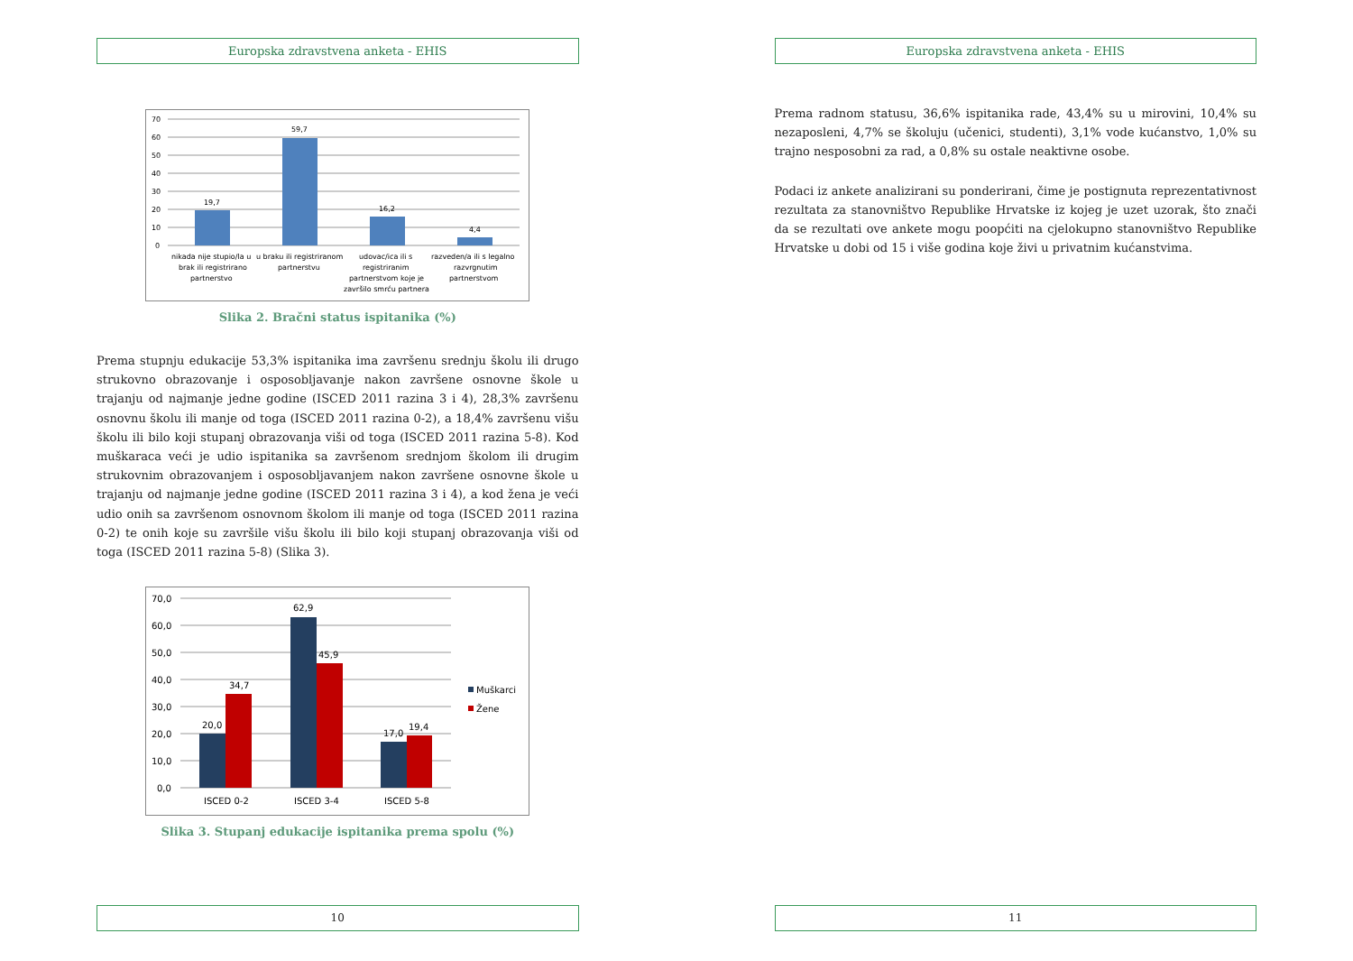Europska zdravstvena anketa - EHIS
70
60
50
40
30
20
10
0
19,7
59,7
16,2
4,4
nikada nije stupio/la u
brak ili registrirano
partnerstvo
u braku ili registriranom
partnerstvu
udovac/ica ili s
registriranim
partnerstvom koje je
završilo smrću partnera
razveden/a ili s legalno
razvrgnutim
partnerstvom
Slika 2. Bračni status ispitanika (%)
Prema stupnju edukacije 53,3% ispitanika ima završenu srednju školu ili drugo strukovno obrazovanje i osposobljavanje nakon završene osnovne škole u trajanju od najmanje jedne godine (ISCED 2011 razina 3 i 4), 28,3% završenu osnovnu školu ili manje od toga (ISCED 2011 razina 0-2), a 18,4% završenu višu školu ili bilo koji stupanj obrazovanja viši od toga (ISCED 2011 razina 5-8). Kod muškaraca veći je udio ispitanika sa završenom srednjom školom ili drugim strukovnim obrazovanjem i osposobljavanjem nakon završene osnovne škole u trajanju od najmanje jedne godine (ISCED 2011 razina 3 i 4), a kod žena je veći udio onih sa završenom osnovnom školom ili manje od toga (ISCED 2011 razina 0-2) te onih koje su završile višu školu ili bilo koji stupanj obrazovanja viši od toga (ISCED 2011 razina 5-8) (Slika 3).
70,0
60,0
50,0
40,0
30,0
20,0
10,0
0,0
20,0
34,7
62,9
45,9
17,0
19,4
ISCED 0-2
ISCED 3-4
ISCED 5-8
Muškarci
Žene
Slika 3. Stupanj edukacije ispitanika prema spolu (%)
10
Europska zdravstvena anketa - EHIS
Prema radnom statusu, 36,6% ispitanika rade, 43,4% su u mirovini, 10,4% su nezaposleni, 4,7% se školuju (učenici, studenti), 3,1% vode kućanstvo, 1,0% su trajno nesposobni za rad, a 0,8% su ostale neaktivne osobe.
Podaci iz ankete analizirani su ponderirani, čime je postignuta reprezentativnost rezultata za stanovništvo Republike Hrvatske iz kojeg je uzet uzorak, što znači da se rezultati ove ankete mogu poopćiti na cjelokupno stanovništvo Republike Hrvatske u dobi od 15 i više godina koje živi u privatnim kućanstvima.
11